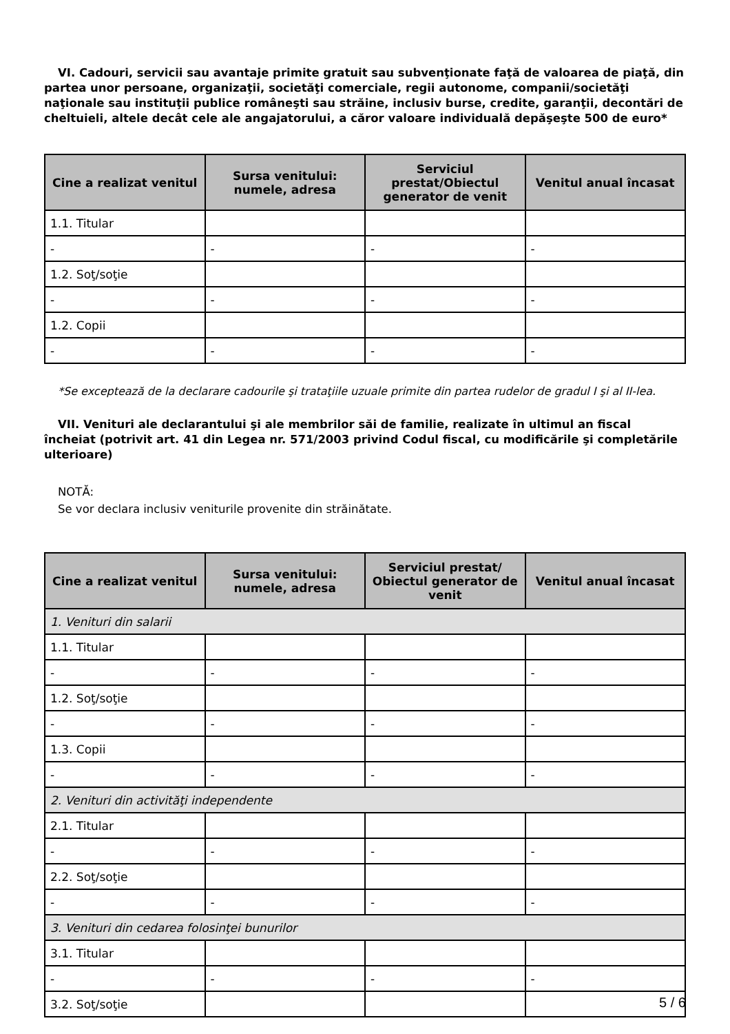VI. Cadouri, servicii sau avantaje primite gratuit sau subvenţionate faţă de valoarea de piaţă, din partea unor persoane, organizaţii, societăţi comerciale, regii autonome, companii/societăţi naţionale sau instituţii publice româneşti sau străine, inclusiv burse, credite, garanţii, decontări de cheltuieli, altele decât cele ale angajatorului, a căror valoare individuală depăşeşte 500 de euro*
| Cine a realizat venitul | Sursa venitului: numele, adresa | Serviciul prestat/Obiectul generator de venit | Venitul anual încasat |
| --- | --- | --- | --- |
| 1.1. Titular | | | |
| - | - | - | - |
| 1.2. Soţ/soţie | | | |
| - | - | - | - |
| 1.2. Copii | | | |
| - | - | - | - |
*Se exceptează de la declarare cadourile şi trataţiile uzuale primite din partea rudelor de gradul I şi al II-lea.
VII. Venituri ale declarantului şi ale membrilor săi de familie, realizate în ultimul an fiscal încheiat (potrivit art. 41 din Legea nr. 571/2003 privind Codul fiscal, cu modificările şi completările ulterioare)
NOTĂ:
Se vor declara inclusiv veniturile provenite din străinătate.
| Cine a realizat venitul | Sursa venitului: numele, adresa | Serviciul prestat/ Obiectul generator de venit | Venitul anual încasat |
| --- | --- | --- | --- |
| 1. Venituri din salarii | | | |
| 1.1. Titular | | | |
| - | - | - | - |
| 1.2. Soţ/soţie | | | |
| - | - | - | - |
| 1.3. Copii | | | |
| - | - | - | - |
| 2. Venituri din activităţi independente | | | |
| 2.1. Titular | | | |
| - | - | - | - |
| 2.2. Soţ/soţie | | | |
| - | - | - | - |
| 3. Venituri din cedarea folosinţei bunurilor | | | |
| 3.1. Titular | | | |
| - | - | - | - |
| 3.2. Soţ/soţie | | | |
5 / 6